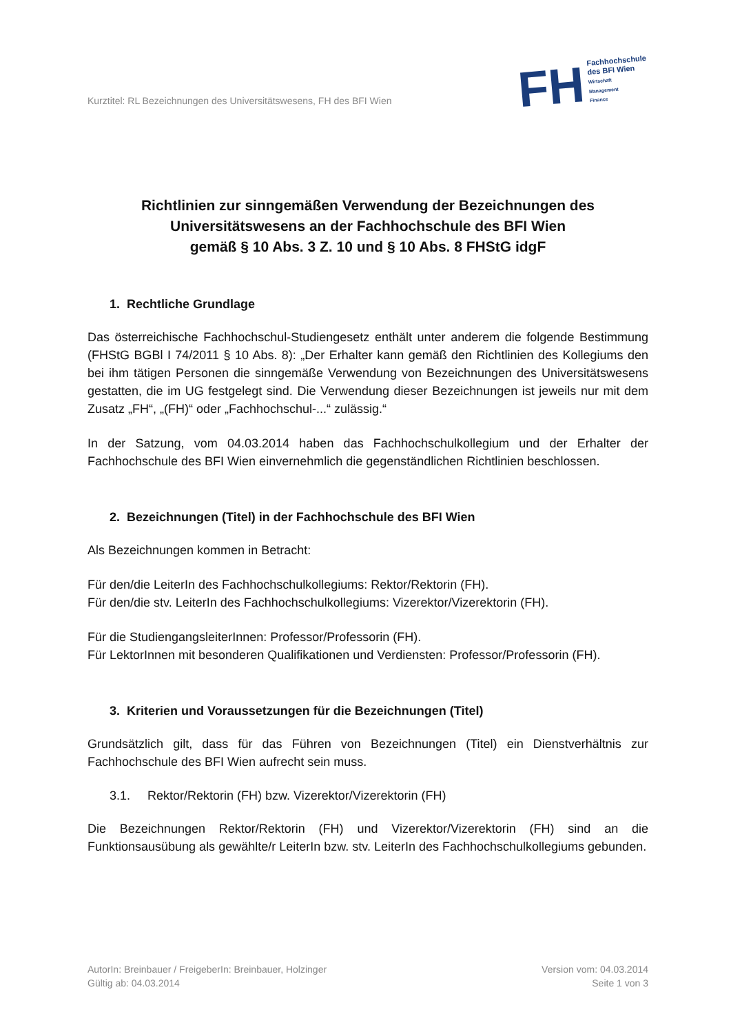Kurztitel: RL Bezeichnungen des Universitätswesens, FH des BFI Wien
FH
Fachhochschule
des BFI Wien
Wirtschaft
Management
Finance
Richtlinien zur sinngemäßen Verwendung der Bezeichnungen des Universitätswesens an der Fachhochschule des BFI Wien
gemäß § 10 Abs. 3 Z. 10 und § 10 Abs. 8 FHStG idgF
1. Rechtliche Grundlage
Das österreichische Fachhochschul-Studiengesetz enthält unter anderem die folgende Bestimmung (FHStG BGBl I 74/2011 § 10 Abs. 8): „Der Erhalter kann gemäß den Richtlinien des Kollegiums den bei ihm tätigen Personen die sinngemäße Verwendung von Bezeichnungen des Universitätswesens gestatten, die im UG festgelegt sind. Die Verwendung dieser Bezeichnungen ist jeweils nur mit dem Zusatz „FH“, „(FH)“ oder „Fachhochschul-...“ zulässig.“
In der Satzung, vom 04.03.2014 haben das Fachhochschulkollegium und der Erhalter der Fachhochschule des BFI Wien einvernehmlich die gegenständlichen Richtlinien beschlossen.
2. Bezeichnungen (Titel) in der Fachhochschule des BFI Wien
Als Bezeichnungen kommen in Betracht:
Für den/die LeiterIn des Fachhochschulkollegiums: Rektor/Rektorin (FH).
Für den/die stv. LeiterIn des Fachhochschulkollegiums: Vizerektor/Vizerektorin (FH).
Für die StudiengangsleiterInnen: Professor/Professorin (FH).
Für LektorInnen mit besonderen Qualifikationen und Verdiensten: Professor/Professorin (FH).
3. Kriterien und Voraussetzungen für die Bezeichnungen (Titel)
Grundsätzlich gilt, dass für das Führen von Bezeichnungen (Titel) ein Dienstverhältnis zur Fachhochschule des BFI Wien aufrecht sein muss.
3.1. Rektor/Rektorin (FH) bzw. Vizerektor/Vizerektorin (FH)
Die Bezeichnungen Rektor/Rektorin (FH) und Vizerektor/Vizerektorin (FH) sind an die Funktionsausübung als gewählte/r LeiterIn bzw. stv. LeiterIn des Fachhochschulkollegiums gebunden.
AutorIn: Breinbauer / FreigeberIn: Breinbauer, Holzinger
Gültig ab: 04.03.2014
Version vom: 04.03.2014
Seite 1 von 3